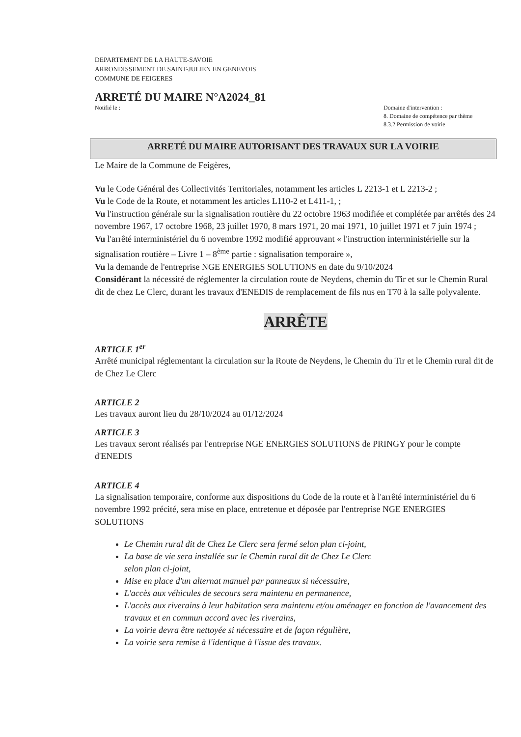DEPARTEMENT DE LA HAUTE-SAVOIE
ARRONDISSEMENT DE SAINT-JULIEN EN GENEVOIS
COMMUNE DE FEIGERES
ARRETÉ DU MAIRE N°A2024_81
Notifié le : Domaine d'intervention :
8. Domaine de compétence par thème
8.3.2 Permission de voirie
ARRETÉ DU MAIRE AUTORISANT DES TRAVAUX SUR LA VOIRIE
Le Maire de la Commune de Feigères,
Vu le Code Général des Collectivités Territoriales, notamment les articles L 2213-1 et L 2213-2 ;
Vu le Code de la Route, et notamment les articles L110-2 et L411-1, ;
Vu l'instruction générale sur la signalisation routière du 22 octobre 1963 modifiée et complétée par arrêtés des 24 novembre 1967, 17 octobre 1968, 23 juillet 1970, 8 mars 1971, 20 mai 1971, 10 juillet 1971 et 7 juin 1974 ;
Vu l'arrêté interministériel du 6 novembre 1992 modifié approuvant « l'instruction interministérielle sur la signalisation routière – Livre 1 – 8<sup>ème</sup> partie : signalisation temporaire »,
Vu la demande de l'entreprise NGE ENERGIES SOLUTIONS en date du 9/10/2024
Considérant la nécessité de réglementer la circulation route de Neydens, chemin du Tir et sur le Chemin Rural dit de chez Le Clerc, durant les travaux d'ENEDIS de remplacement de fils nus en T70 à la salle polyvalente.
ARRÊTE
ARTICLE 1<sup>er</sup>
Arrêté municipal réglementant la circulation sur la Route de Neydens, le Chemin du Tir et le Chemin rural dit de de Chez Le Clerc
ARTICLE 2
Les travaux auront lieu du 28/10/2024 au 01/12/2024
ARTICLE 3
Les travaux seront réalisés par l'entreprise NGE ENERGIES SOLUTIONS de PRINGY pour le compte d'ENEDIS
ARTICLE 4
La signalisation temporaire, conforme aux dispositions du Code de la route et à l'arrêté interministériel du 6 novembre 1992 précité, sera mise en place, entretenue et déposée par l'entreprise NGE ENERGIES SOLUTIONS
Le Chemin rural dit de Chez Le Clerc sera fermé selon plan ci-joint,
La base de vie sera installée sur le Chemin rural dit de Chez Le Clerc
selon plan ci-joint,
Mise en place d'un alternat manuel par panneaux si nécessaire,
L'accès aux véhicules de secours sera maintenu en permanence,
L'accès aux riverains à leur habitation sera maintenu et/ou aménager en fonction de l'avancement des travaux et en commun accord avec les riverains,
La voirie devra être nettoyée si nécessaire et de façon régulière,
La voirie sera remise à l'identique à l'issue des travaux.